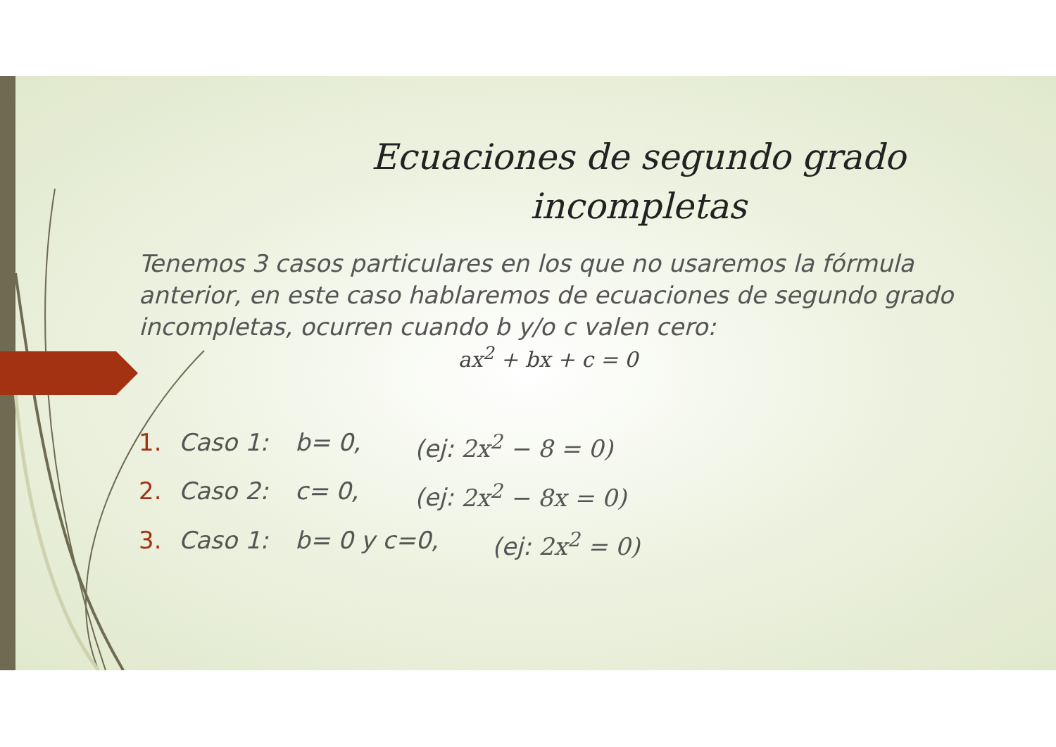Ecuaciones de segundo grado incompletas
Tenemos 3 casos particulares en los que no usaremos la fórmula anterior, en este caso hablaremos de ecuaciones de segundo grado incompletas, ocurren cuando b y/o c valen cero:
ax<sup>2</sup> + bx + c = 0
1. Caso 1: b= 0, (ej: 2x<sup>2</sup> − 8 = 0)
2. Caso 2: c= 0, (ej: 2x<sup>2</sup> − 8x = 0)
3. Caso 1: b= 0 y c=0, (ej: 2x<sup>2</sup> = 0)